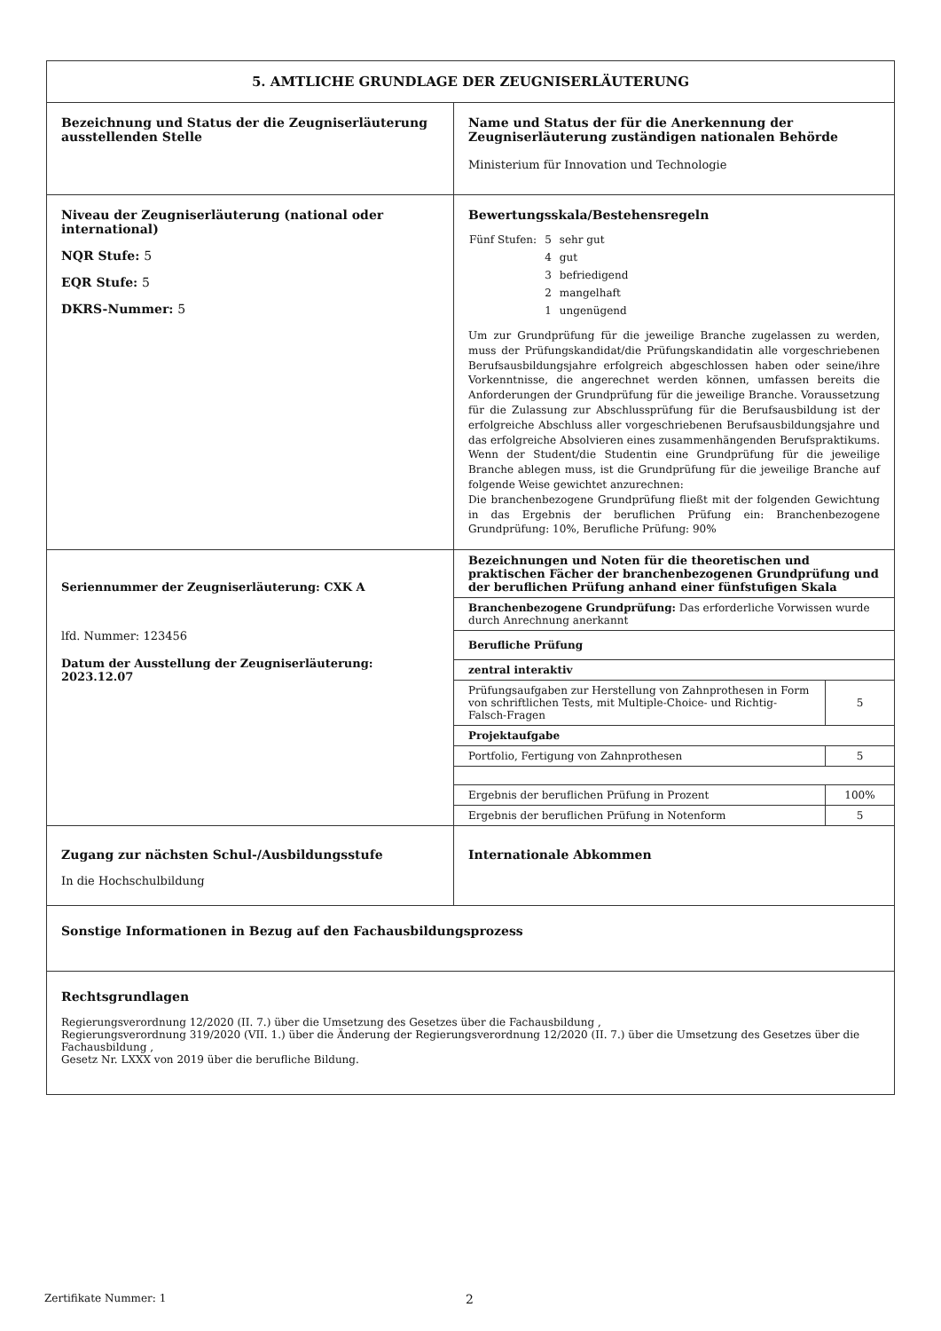| 5. AMTLICHE GRUNDLAGE DER ZEUGNISERLÄUTERUNG | |
| Bezeichnung und Status der die Zeugniserläuterung ausstellenden Stelle | Name und Status der für die Anerkennung der Zeugniserläuterung zuständigen nationalen Behörde Ministerium für Innovation und Technologie |
| Niveau der Zeugniserläuterung (national oder international) NQR Stufe: 5 EQR Stufe: 5 DKRS-Nummer: 5 | Bewertungsskala/Bestehensregeln / Fünf Stufen: / 5 / sehr gut / / / 4 / gut / / / 3 / befriedigend / / / 2 / mangelhaft / / / 1 / ungenügend / Um zur Grundprüfung für die jeweilige Branche zugelassen zu werden, muss der Prüfungskandidat/die Prüfungskandidatin alle vorgeschriebenen Berufsausbildungsjahre erfolgreich abgeschlossen haben oder seine/ihre Vorkenntnisse, die angerechnet werden können, umfassen bereits die Anforderungen der Grundprüfung für die jeweilige Branche. Voraussetzung für die Zulassung zur Abschlussprüfung für die Berufsausbildung ist der erfolgreiche Abschluss aller vorgeschriebenen Berufsausbildungsjahre und das erfolgreiche Absolvieren eines zusammenhängenden Berufspraktikums. Wenn der Student/die Studentin eine Grundprüfung für die jeweilige Branche ablegen muss, ist die Grundprüfung für die jeweilige Branche auf folgende Weise gewichtet anzurechnen: Die branchenbezogene Grundprüfung fließt mit der folgenden Gewichtung in das Ergebnis der beruflichen Prüfung ein: Branchenbezogene Grundprüfung: 10%, Berufliche Prüfung: 90% |
| Seriennummer der Zeugniserläuterung: CXK A lfd. Nummer: 123456 Datum der Ausstellung der Zeugniserläuterung: 2023.12.07 | Bezeichnungen und Noten für die theoretischen und praktischen Fächer der branchenbezogenen Grundprüfung und der beruflichen Prüfung anhand einer fünfstufigen Skala / Branchenbezogene Grundprüfung: Das erforderliche Vorwissen wurde durch Anrechnung anerkannt / / / Berufliche Prüfung / / / zentral interaktiv / / / Prüfungsaufgaben zur Herstellung von Zahnprothesen in Form von schriftlichen Tests, mit Multiple-Choice- und Richtig-Falsch-Fragen / 5 / / Projektaufgabe / / / Portfolio, Fertigung von Zahnprothesen / 5 / / Ergebnis der beruflichen Prüfung in Prozent / 100% / / Ergebnis der beruflichen Prüfung in Notenform / 5 / |
| Zugang zur nächsten Schul-/Ausbildungsstufe In die Hochschulbildung | Internationale Abkommen |
| Sonstige Informationen in Bezug auf den Fachausbildungsprozess | |
| Rechtsgrundlagen Regierungsverordnung 12/2020 (II. 7.) über die Umsetzung des Gesetzes über die Fachausbildung , Regierungsverordnung 319/2020 (VII. 1.) über die Änderung der Regierungsverordnung 12/2020 (II. 7.) über die Umsetzung des Gesetzes über die Fachausbildung , Gesetz Nr. LXXX von 2019 über die berufliche Bildung. | |
Zertifikate Nummer: 1 2